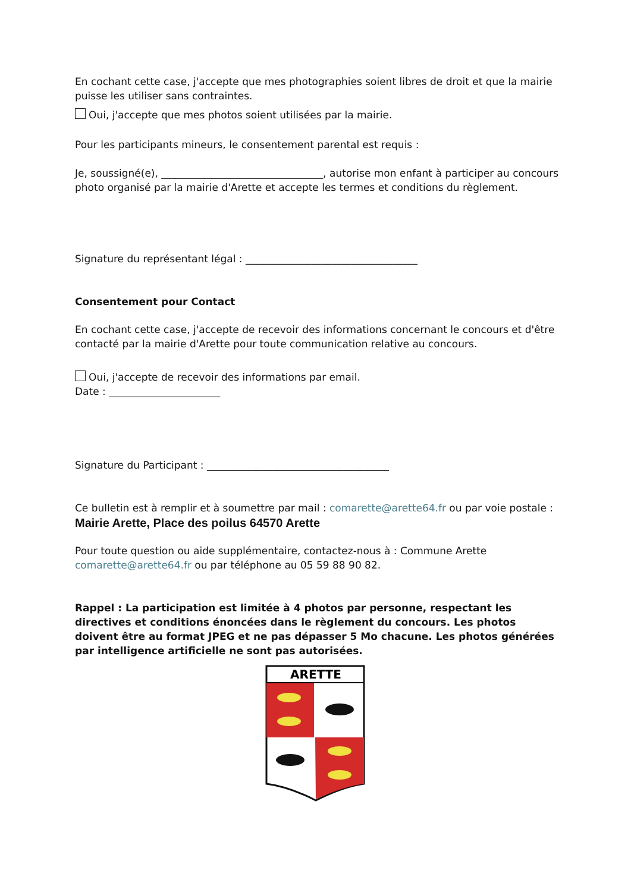En cochant cette case, j'accepte que mes photographies soient libres de droit et que la mairie puisse les utiliser sans contraintes.
Oui, j'accepte que mes photos soient utilisées par la mairie.
Pour les participants mineurs, le consentement parental est requis :
Je, soussigné(e), ________________________________, autorise mon enfant à participer au concours photo organisé par la mairie d'Arette et accepte les termes et conditions du règlement.
Signature du représentant légal : __________________________________
Consentement pour Contact
En cochant cette case, j'accepte de recevoir des informations concernant le concours et d'être contacté par la mairie d'Arette pour toute communication relative au concours.
Oui, j'accepte de recevoir des informations par email.
Date : ______________________
Signature du Participant : ____________________________________
Ce bulletin est à remplir et à soumettre par mail : comarette@arette64.fr ou par voie postale :
Mairie Arette, Place des poilus 64570 Arette
Pour toute question ou aide supplémentaire, contactez-nous à : Commune Arette comarette@arette64.fr ou par téléphone au 05 59 88 90 82.
Rappel : La participation est limitée à 4 photos par personne, respectant les directives et conditions énoncées dans le règlement du concours. Les photos doivent être au format JPEG et ne pas dépasser 5 Mo chacune. Les photos générées par intelligence artificielle ne sont pas autorisées.
ARETTE